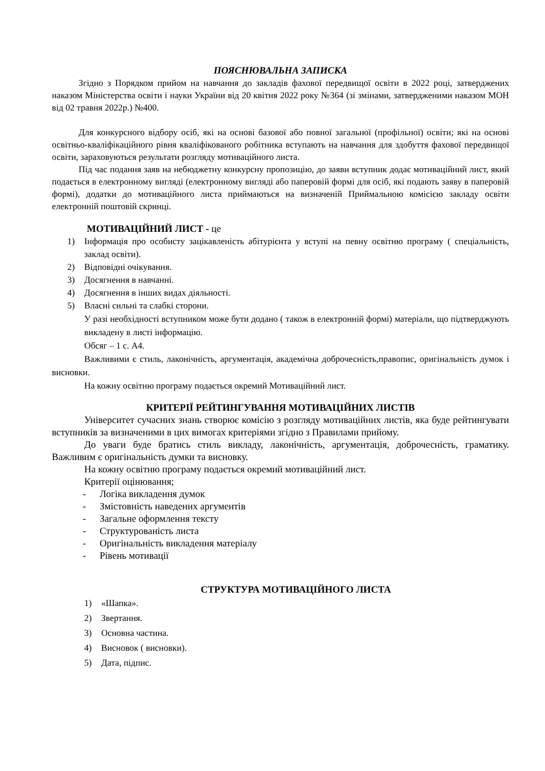ПОЯСНЮВАЛЬНА ЗАПИСКА
Згідно з Порядком прийом на навчання до закладів фахової передвищої освіти в 2022 році, затверджених наказом Міністерства освіти і науки України від 20 квітня 2022 року №364 (зі змінами, затвердженими наказом МОН від 02 травня 2022р.) №400.
Для конкурсного відбору осіб, які на основі базової або повної загальної (профільної) освіти; які на основі освітньо-кваліфікаційного рівня кваліфікованого робітника вступають на навчання для здобуття фахової передвищої освіти, зараховуються результати розгляду мотиваційного листа.
Під час подання заяв на небюджетну конкурсну пропозицію, до заяви вступник додає мотиваційний лист, який подається в електронному вигляді (електронному вигляді або паперовій формі для осіб, які подають заяву в паперовій формі), додатки до мотиваційного листа приймаються на визначеній Приймальною комісією закладу освіти електронній поштовій скринці.
МОТИВАЦІЙНИЙ ЛИСТ - це
1) Інформація про особисту зацікавленість абітурієнта у вступі на певну освітню програму ( спеціальність, заклад освіти).
2) Відповідні очікування.
3) Досягнення в навчанні.
4) Досягнення в інших видах діяльності.
5) Власні сильні та слабкі сторони.
У разі необхідності вступником може бути додано ( також в електронній формі) матеріали, що підтверджують викладену в листі інформацію.
Обсяг – 1 с. А4.
Важливими є стиль, лаконічність, аргументація, академічна доброчесність,правопис, оригінальність думок і висновки.
На кожну освітню програму подається окремий Мотиваційний лист.
КРИТЕРІЇ РЕЙТИНГУВАННЯ МОТИВАЦІЙНИХ ЛИСТІВ
Університет сучасних знань створює комісію з розгляду мотиваційних листів, яка буде рейтингувати вступників за визначеними в цих вимогах критеріями згідно з Правилами прийому.
До уваги буде братись стиль викладу, лаконічність, аргументація, доброчесність, граматику. Важливим є оригінальність думки та висновку.
На кожну освітню програму подається окремий мотиваційний лист.
Критерії оцінювання;
- Логіка викладення думок
- Змістовність наведених аргументів
- Загальне оформлення тексту
- Структурованість листа
- Оригінальність викладення матеріалу
- Рівень мотивації
СТРУКТУРА МОТИВАЦІЙНОГО ЛИСТА
1) «Шапка».
2) Звертання.
3) Основна частина.
4) Висновок ( висновки).
5) Дата, підпис.